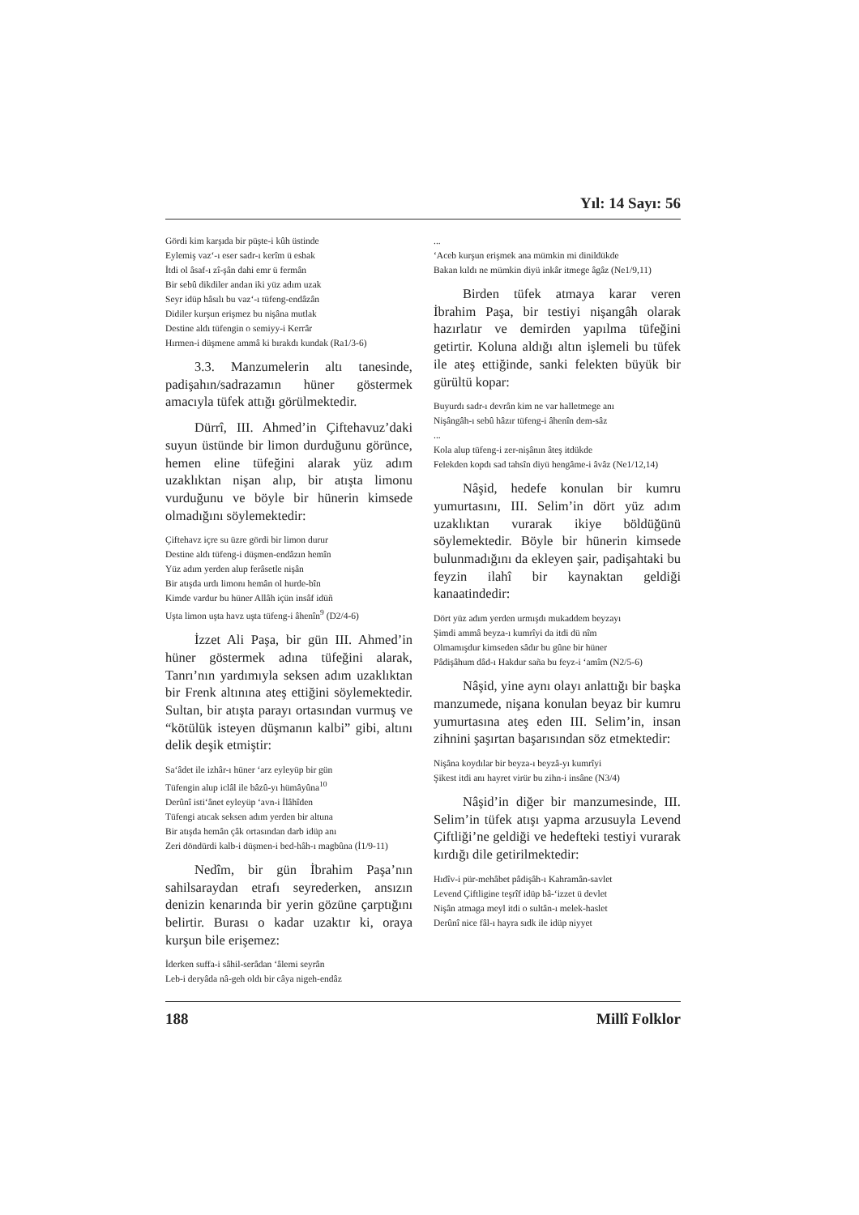Yıl: 14 Sayı: 56
Gördi kim karşıda bir püşte-i kûh üstinde
Eylemiş vaz‘-ı eser sadr-ı kerîm ü esbak
İtdi ol âsaf-ı zî-şân dahi emr ü fermân
Bir sebû dikdiler andan iki yüz adım uzak
Seyr idüp hâsılı bu vaz‘-ı tüfeng-endâzân
Didiler kurşun erişmez bu nişâna mutlak
Destine aldı tüfengin o semiyy-i Kerrâr
Hırmen-i düşmene ammâ ki bırakdı kundak (Ra1/3-6)
3.3. Manzumelerin altı tanesinde, padişahın/sadrazamın hüner göstermek amacıyla tüfek attığı görülmektedir.
Dürrî, III. Ahmed’in Çiftehavuz’daki suyun üstünde bir limon durduğunu görünce, hemen eline tüfeğini alarak yüz adım uzaklıktan nişan alıp, bir atışta limonu vurduğunu ve böyle bir hünerin kimsede olmadığını söylemektedir:
Çiftehavz içre su üzre gördi bir limon durur
Destine aldı tüfeng-i düşmen-endâzın hemîn
Yüz adım yerden alup ferâsetle nişân
Bir atışda urdı limonı hemân ol hurde-bîn
Kimde vardur bu hüner Allâh içün insâf idüñ
Uşta limon uşta havz uşta tüfeng-i âhenîn<sup>9</sup> (D2/4-6)
İzzet Ali Paşa, bir gün III. Ahmed’in hüner göstermek adına tüfeğini alarak, Tanrı’nın yardımıyla seksen adım uzaklıktan bir Frenk altınına ateş ettiğini söylemektedir. Sultan, bir atışta parayı ortasından vurmuş ve “kötülük isteyen düşmanın kalbi” gibi, altını delik deşik etmiştir:
Sa‘âdet ile izhâr-ı hüner ‘arz eyleyüp bir gün
Tüfengin alup iclâl ile bâzû-yı hümâyûna<sup>10</sup>
Derûnî isti‘ânet eyleyüp ‘avn-i İlâhîden
Tüfengi atıcak seksen adım yerden bir altuna
Bir atışda hemân çâk ortasından darb idüp anı
Zeri döndürdi kalb-i düşmen-i bed-hâh-ı magbûna (İ1/9-11)
Nedîm, bir gün İbrahim Paşa’nın sahilsaraydan etrafı seyrederken, ansızın denizin kenarında bir yerin gözüne çarptığını belirtir. Burası o kadar uzaktır ki, oraya kurşun bile erişemez:
İderken suffa-i sâhil-serâdan ‘âlemi seyrân
Leb-i deryâda nâ-geh oldı bir câya nigeh-endâz
...
‘Aceb kurşun erişmek ana mümkin mi dinildükde
Bakan kıldı ne mümkin diyü inkâr itmege âgâz (Ne1/9,11)
Birden tüfek atmaya karar veren İbrahim Paşa, bir testiyi nişangâh olarak hazırlatır ve demirden yapılma tüfeğini getirtir. Koluna aldığı altın işlemeli bu tüfek ile ateş ettiğinde, sanki felekten büyük bir gürültü kopar:
Buyurdı sadr-ı devrân kim ne var halletmege anı
Nişângâh-ı sebû hâzır tüfeng-i âhenîn dem-sâz
...
Kola alup tüfeng-i zer-nişânın âteş itdükde
Felekden kopdı sad tahsîn diyü hengâme-i âvâz (Ne1/12,14)
Nâşid, hedefe konulan bir kumru yumurtasını, III. Selim’in dört yüz adım uzaklıktan vurarak ikiye böldüğünü söylemektedir. Böyle bir hünerin kimsede bulunmadığını da ekleyen şair, padişahtaki bu feyzin ilahî bir kaynaktan geldiği kanaatindedir:
Dört yüz adım yerden urmışdı mukaddem beyzayı
Şimdi ammâ beyza-ı kumrîyi da itdi dü nîm
Olmamışdur kimseden sâdır bu gûne bir hüner
Pâdişâhum dâd-ı Hakdur saña bu feyz-i ‘amîm (N2/5-6)
Nâşid, yine aynı olayı anlattığı bir başka manzumede, nişana konulan beyaz bir kumru yumurtasına ateş eden III. Selim’in, insan zihnini şaşırtan başarısından söz etmektedir:
Nişâna koydılar bir beyza-ı beyzâ-yı kumrîyi
Şikest itdi anı hayret virür bu zihn-i insâne (N3/4)
Nâşid’in diğer bir manzumesinde, III. Selim’in tüfek atışı yapma arzusuyla Levend Çiftliği’ne geldiği ve hedefteki testiyi vurarak kırdığı dile getirilmektedir:
Hıdîv-i pür-mehâbet pâdişâh-ı Kahramân-savlet
Levend Çiftligine teşrîf idüp bâ-‘izzet ü devlet
Nişân atmaga meyl itdi o sultân-ı melek-haslet
Derûnî nice fâl-ı hayra sıdk ile idüp niyyet
188 Millî Folklor